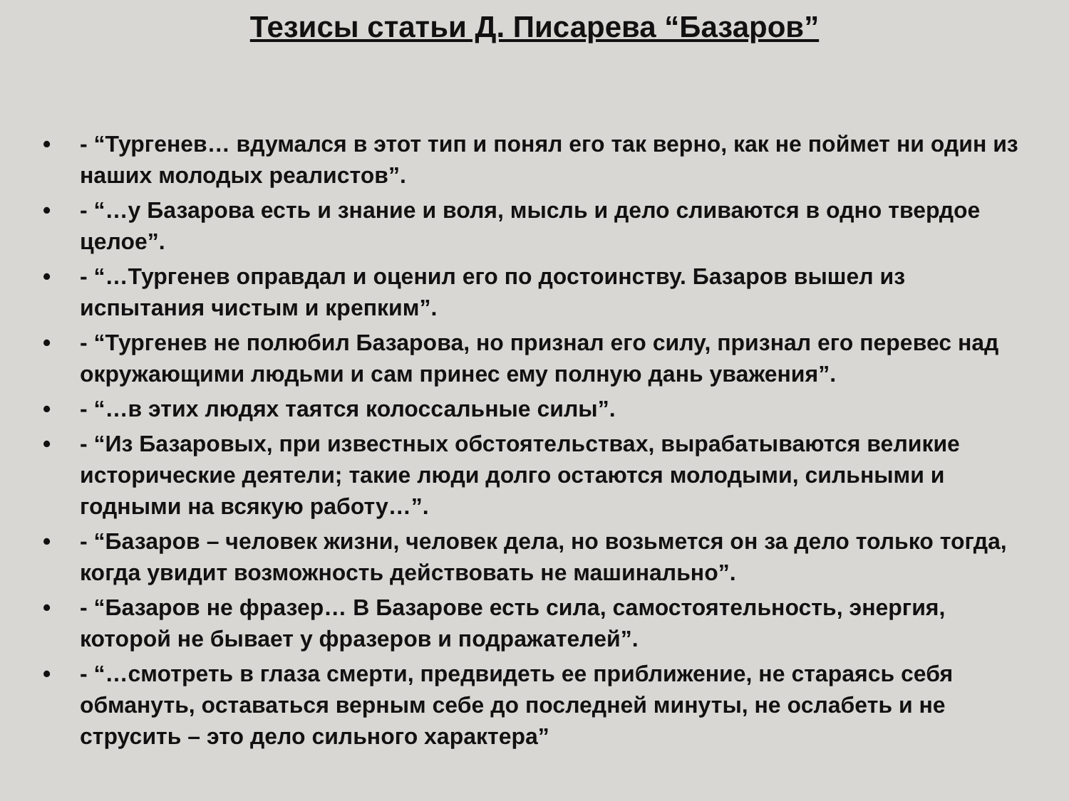Тезисы статьи Д. Писарева “Базаров”
• - “Тургенев… вдумался в этот тип и понял его так верно, как не поймет ни один из наших молодых реалистов”.
• - “…у Базарова есть и знание и воля, мысль и дело сливаются в одно твердое целое”.
• - “…Тургенев оправдал и оценил его по достоинству. Базаров вышел из испытания чистым и крепким”.
• - “Тургенев не полюбил Базарова, но признал его силу, признал его перевес над окружающими людьми и сам принес ему полную дань уважения”.
• - “…в этих людях таятся колоссальные силы”.
• - “Из Базаровых, при известных обстоятельствах, вырабатываются великие исторические деятели; такие люди долго остаются молодыми, сильными и годными на всякую работу…”.
• - “Базаров – человек жизни, человек дела, но возьмется он за дело только тогда, когда увидит возможность действовать не машинально”.
• - “Базаров не фразер… В Базарове есть сила, самостоятельность, энергия, которой не бывает у фразеров и подражателей”.
• - “…смотреть в глаза смерти, предвидеть ее приближение, не стараясь себя обмануть, оставаться верным себе до последней минуты, не ослабеть и не струсить – это дело сильного характера”